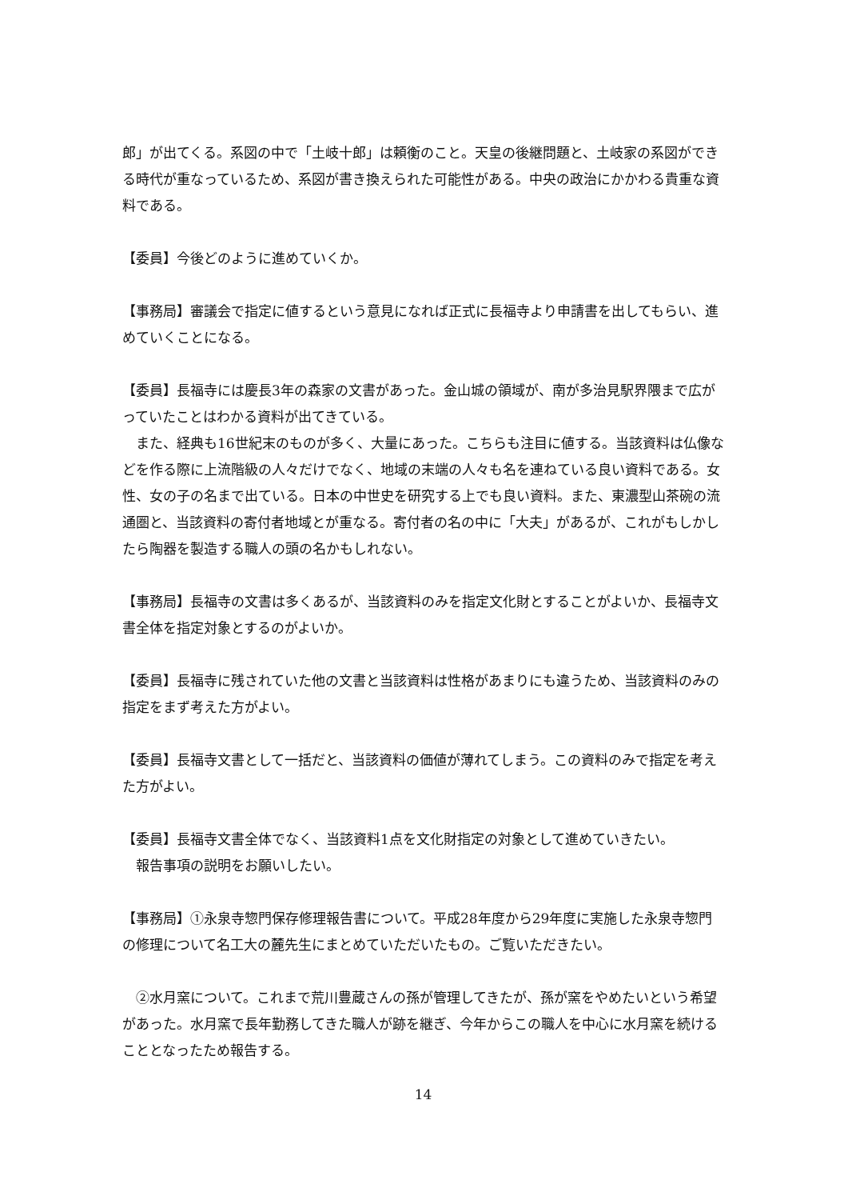郎」が出てくる。系図の中で「土岐十郎」は頼衡のこと。天皇の後継問題と、土岐家の系図ができる時代が重なっているため、系図が書き換えられた可能性がある。中央の政治にかかわる貴重な資料である。
【委員】今後どのように進めていくか。
【事務局】審議会で指定に値するという意見になれば正式に長福寺より申請書を出してもらい、進めていくことになる。
【委員】長福寺には慶長3年の森家の文書があった。金山城の領域が、南が多治見駅界隈まで広がっていたことはわかる資料が出てきている。
また、経典も16世紀末のものが多く、大量にあった。こちらも注目に値する。当該資料は仏像などを作る際に上流階級の人々だけでなく、地域の末端の人々も名を連ねている良い資料である。女性、女の子の名まで出ている。日本の中世史を研究する上でも良い資料。また、東濃型山茶碗の流通圏と、当該資料の寄付者地域とが重なる。寄付者の名の中に「大夫」があるが、これがもしかしたら陶器を製造する職人の頭の名かもしれない。
【事務局】長福寺の文書は多くあるが、当該資料のみを指定文化財とすることがよいか、長福寺文書全体を指定対象とするのがよいか。
【委員】長福寺に残されていた他の文書と当該資料は性格があまりにも違うため、当該資料のみの指定をまず考えた方がよい。
【委員】長福寺文書として一括だと、当該資料の価値が薄れてしまう。この資料のみで指定を考えた方がよい。
【委員】長福寺文書全体でなく、当該資料1点を文化財指定の対象として進めていきたい。
報告事項の説明をお願いしたい。
【事務局】①永泉寺惣門保存修理報告書について。平成28年度から29年度に実施した永泉寺惣門の修理について名工大の麓先生にまとめていただいたもの。ご覧いただきたい。
②水月窯について。これまで荒川豊蔵さんの孫が管理してきたが、孫が窯をやめたいという希望があった。水月窯で長年勤務してきた職人が跡を継ぎ、今年からこの職人を中心に水月窯を続けることとなったため報告する。
14